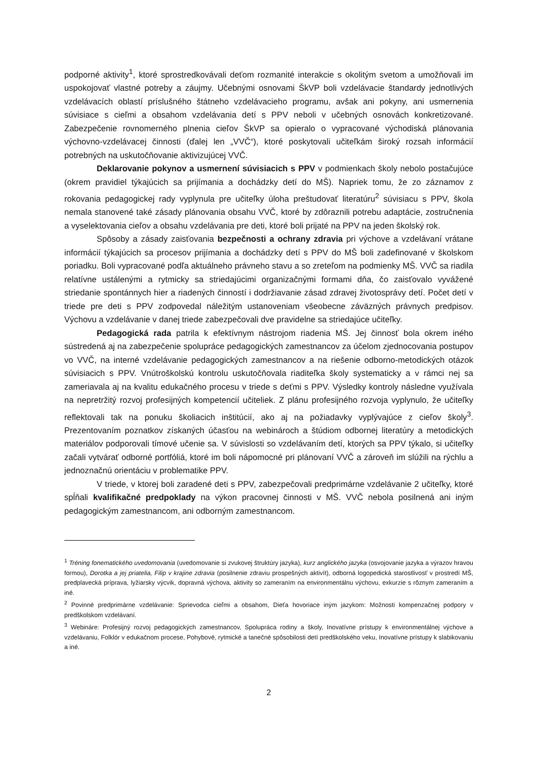podporné aktivity<sup>1</sup>, ktoré sprostredkovávali deťom rozmanité interakcie s okolitým svetom a umožňovali im uspokojovať vlastné potreby a záujmy. Učebnými osnovami ŠkVP boli vzdelávacie štandardy jednotlivých vzdelávacích oblastí príslušného štátneho vzdelávacieho programu, avšak ani pokyny, ani usmernenia súvisiace s cieľmi a obsahom vzdelávania detí s PPV neboli v učebných osnovách konkretizované. Zabezpečenie rovnomerného plnenia cieľov ŠkVP sa opieralo o vypracované východiská plánovania výchovno-vzdelávacej činnosti (ďalej len „VVČ“), ktoré poskytovali učiteľkám široký rozsah informácií potrebných na uskutočňovanie aktivizujúcej VVČ.
Deklarovanie pokynov a usmernení súvisiacich s PPV v podmienkach školy nebolo postačujúce (okrem pravidiel týkajúcich sa prijímania a dochádzky detí do MŠ). Napriek tomu, že zo záznamov z rokovania pedagogickej rady vyplynula pre učiteľky úloha preštudovať literatúru<sup>2</sup> súvisiacu s PPV, škola nemala stanovené také zásady plánovania obsahu VVČ, ktoré by zdôraznili potrebu adaptácie, zostručnenia a vyselektovania cieľov a obsahu vzdelávania pre deti, ktoré boli prijaté na PPV na jeden školský rok.
Spôsoby a zásady zaisťovania bezpečnosti a ochrany zdravia pri výchove a vzdelávaní vrátane informácií týkajúcich sa procesov prijímania a dochádzky detí s PPV do MŠ boli zadefinované v školskom poriadku. Boli vypracované podľa aktuálneho právneho stavu a so zreteľom na podmienky MŠ. VVČ sa riadila relatívne ustálenými a rytmicky sa striedajúcimi organizačnými formami dňa, čo zaisťovalo vyvážené striedanie spontánnych hier a riadených činností i dodržiavanie zásad zdravej životosprávy detí. Počet detí v triede pre deti s PPV zodpovedal náležitým ustanoveniam všeobecne záväzných právnych predpisov. Výchovu a vzdelávanie v danej triede zabezpečovali dve pravidelne sa striedajúce učiteľky.
Pedagogická rada patrila k efektívnym nástrojom riadenia MŠ. Jej činnosť bola okrem iného sústredená aj na zabezpečenie spolupráce pedagogických zamestnancov za účelom zjednocovania postupov vo VVČ, na interné vzdelávanie pedagogických zamestnancov a na riešenie odborno-metodických otázok súvisiacich s PPV. Vnútroškolskú kontrolu uskutočňovala riaditeľka školy systematicky a v rámci nej sa zameriavala aj na kvalitu edukačného procesu v triede s deťmi s PPV. Výsledky kontroly následne využívala na nepretržitý rozvoj profesijných kompetencií učiteliek. Z plánu profesijného rozvoja vyplynulo, že učiteľky reflektovali tak na ponuku školiacich inštitúcií, ako aj na požiadavky vyplývajúce z cieľov školy<sup>3</sup>. Prezentovaním poznatkov získaných účasťou na webinároch a štúdiom odbornej literatúry a metodických materiálov podporovali tímové učenie sa. V súvislosti so vzdelávaním detí, ktorých sa PPV týkalo, si učiteľky začali vytvárať odborné portfóliá, ktoré im boli nápomocné pri plánovaní VVČ a zároveň im slúžili na rýchlu a jednoznačnú orientáciu v problematike PPV.
V triede, v ktorej boli zaradené deti s PPV, zabezpečovali predprimárne vzdelávanie 2 učiteľky, ktoré spĺňali kvalifikačné predpoklady na výkon pracovnej činnosti v MŠ. VVČ nebola posilnená ani iným pedagogickým zamestnancom, ani odborným zamestnancom.
<sup>1</sup> Tréning fonematického uvedomovania (uvedomovanie si zvukovej štruktúry jazyka), kurz anglického jazyka (osvojovanie jazyka a výrazov hravou formou), Dorotka a jej priatelia, Filip v krajine zdravia (posilnenie zdraviu prospešných aktivít), odborná logopedická starostlivosť v prostredí MŠ, predplavecká príprava, lyžiarsky výcvik, dopravná výchova, aktivity so zameraním na environmentálnu výchovu, exkurzie s rôznym zameraním a iné.
<sup>2</sup> Povinné predprimárne vzdelávanie: Sprievodca cieľmi a obsahom, Dieťa hovoriace iným jazykom: Možnosti kompenzačnej podpory v predškolskom vzdelávaní.
<sup>3</sup> Webináre: Profesijný rozvoj pedagogických zamestnancov, Spolupráca rodiny a školy, Inovatívne prístupy k environmentálnej výchove a vzdelávaniu, Folklór v edukačnom procese, Pohybové, rytmické a tanečné spôsobilosti detí predškolského veku, Inovatívne prístupy k slabikovaniu a iné.
2